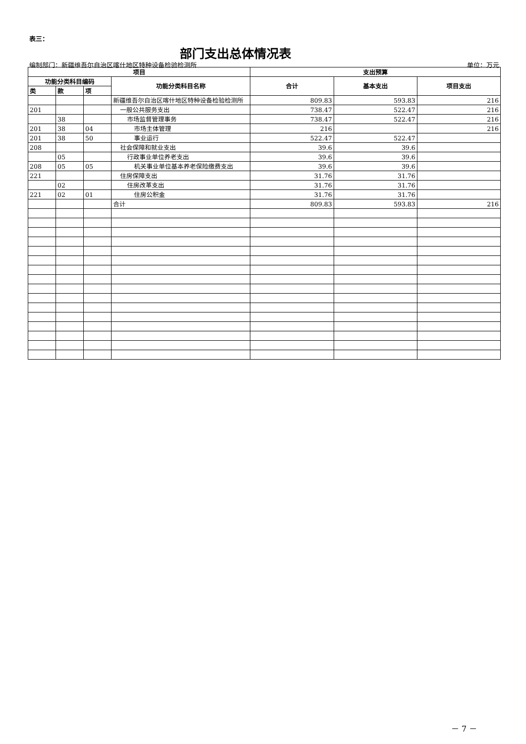表三：
部门支出总体情况表
编制部门：新疆维吾尔自治区喀什地区特种设备检验检测所 单位：万元
| 项目 | | | | 支出预算 | | |
| --- | --- | --- | --- | --- | --- | --- |
| 功能分类科目编码 | | | 功能分类科目名称 | 合计 | 基本支出 | 项目支出 |
| 类 | 款 | 项 | | | | |
| | | | 新疆维吾尔自治区喀什地区特种设备检验检测所 | 809.83 | 593.83 | 216 |
| 201 | | | 一般公共服务支出 | 738.47 | 522.47 | 216 |
| | 38 | | 市场监督管理事务 | 738.47 | 522.47 | 216 |
| 201 | 38 | 04 | 市场主体管理 | 216 | | 216 |
| 201 | 38 | 50 | 事业运行 | 522.47 | 522.47 | |
| 208 | | | 社会保障和就业支出 | 39.6 | 39.6 | |
| | 05 | | 行政事业单位养老支出 | 39.6 | 39.6 | |
| 208 | 05 | 05 | 机关事业单位基本养老保险缴费支出 | 39.6 | 39.6 | |
| 221 | | | 住房保障支出 | 31.76 | 31.76 | |
| | 02 | | 住房改革支出 | 31.76 | 31.76 | |
| 221 | 02 | 01 | 住房公积金 | 31.76 | 31.76 | |
| | | | 合计 | 809.83 | 593.83 | 216 |
－ 7 －